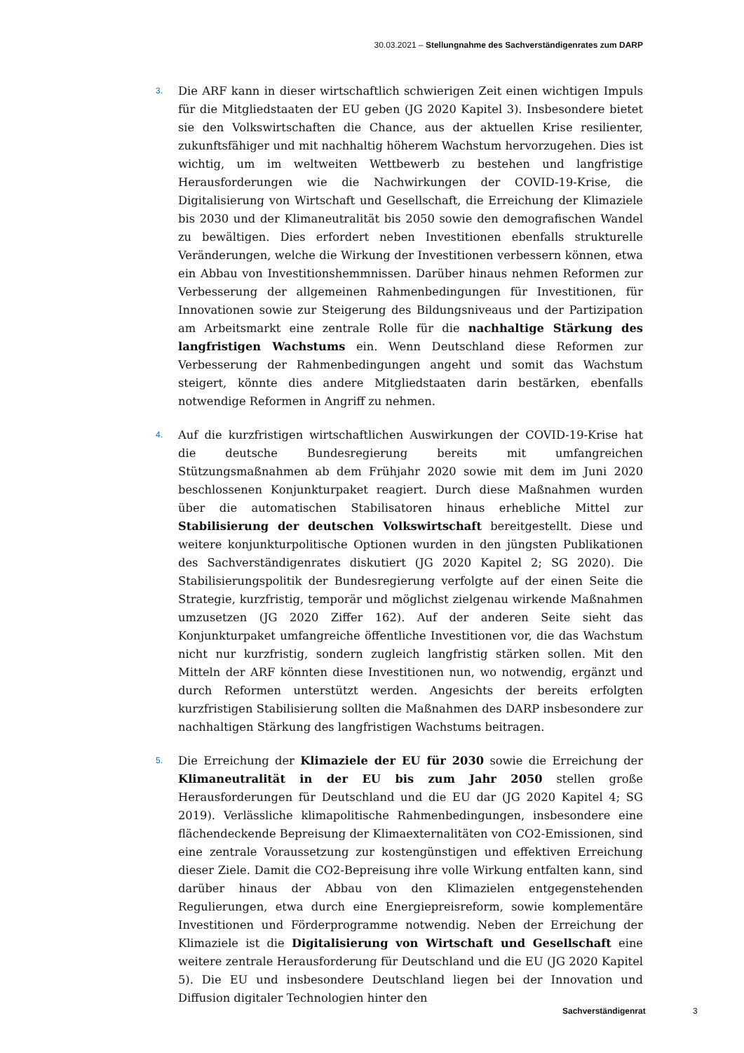30.03.2021 – Stellungnahme des Sachverständigenrates zum DARP
3.
Die ARF kann in dieser wirtschaftlich schwierigen Zeit einen wichtigen Impuls für die Mitgliedstaaten der EU geben (JG 2020 Kapitel 3). Insbesondere bietet sie den Volkswirtschaften die Chance, aus der aktuellen Krise resilienter, zukunftsfähiger und mit nachhaltig höherem Wachstum hervorzugehen. Dies ist wichtig, um im weltweiten Wettbewerb zu bestehen und langfristige Herausforderungen wie die Nachwirkungen der COVID-19-Krise, die Digitalisierung von Wirtschaft und Gesellschaft, die Erreichung der Klimaziele bis 2030 und der Klimaneutralität bis 2050 sowie den demografischen Wandel zu bewältigen. Dies erfordert neben Investitionen ebenfalls strukturelle Veränderungen, welche die Wirkung der Investitionen verbessern können, etwa ein Abbau von Investitionshemmnissen. Darüber hinaus nehmen Reformen zur Verbesserung der allgemeinen Rahmenbedingungen für Investitionen, für Innovationen sowie zur Steigerung des Bildungsniveaus und der Partizipation am Arbeitsmarkt eine zentrale Rolle für die nachhaltige Stärkung des langfristigen Wachstums ein. Wenn Deutschland diese Reformen zur Verbesserung der Rahmenbedingungen angeht und somit das Wachstum steigert, könnte dies andere Mitgliedstaaten darin bestärken, ebenfalls notwendige Reformen in Angriff zu nehmen.
4.
Auf die kurzfristigen wirtschaftlichen Auswirkungen der COVID-19-Krise hat die deutsche Bundesregierung bereits mit umfangreichen Stützungsmaßnahmen ab dem Frühjahr 2020 sowie mit dem im Juni 2020 beschlossenen Konjunkturpaket reagiert. Durch diese Maßnahmen wurden über die automatischen Stabilisatoren hinaus erhebliche Mittel zur Stabilisierung der deutschen Volkswirtschaft bereitgestellt. Diese und weitere konjunkturpolitische Optionen wurden in den jüngsten Publikationen des Sachverständigenrates diskutiert (JG 2020 Kapitel 2; SG 2020). Die Stabilisierungspolitik der Bundesregierung verfolgte auf der einen Seite die Strategie, kurzfristig, temporär und möglichst zielgenau wirkende Maßnahmen umzusetzen (JG 2020 Ziffer 162). Auf der anderen Seite sieht das Konjunkturpaket umfangreiche öffentliche Investitionen vor, die das Wachstum nicht nur kurzfristig, sondern zugleich langfristig stärken sollen. Mit den Mitteln der ARF könnten diese Investitionen nun, wo notwendig, ergänzt und durch Reformen unterstützt werden. Angesichts der bereits erfolgten kurzfristigen Stabilisierung sollten die Maßnahmen des DARP insbesondere zur nachhaltigen Stärkung des langfristigen Wachstums beitragen.
5.
Die Erreichung der Klimaziele der EU für 2030 sowie die Erreichung der Klimaneutralität in der EU bis zum Jahr 2050 stellen große Herausforderungen für Deutschland und die EU dar (JG 2020 Kapitel 4; SG 2019). Verlässliche klimapolitische Rahmenbedingungen, insbesondere eine flächendeckende Bepreisung der Klimaexternalitäten von CO2-Emissionen, sind eine zentrale Voraussetzung zur kostengünstigen und effektiven Erreichung dieser Ziele. Damit die CO2-Bepreisung ihre volle Wirkung entfalten kann, sind darüber hinaus der Abbau von den Klimazielen entgegenstehenden Regulierungen, etwa durch eine Energiepreisreform, sowie komplementäre Investitionen und Förderprogramme notwendig. Neben der Erreichung der Klimaziele ist die Digitalisierung von Wirtschaft und Gesellschaft eine weitere zentrale Herausforderung für Deutschland und die EU (JG 2020 Kapitel 5). Die EU und insbesondere Deutschland liegen bei der Innovation und Diffusion digitaler Technologien hinter den
Sachverständigenrat 3